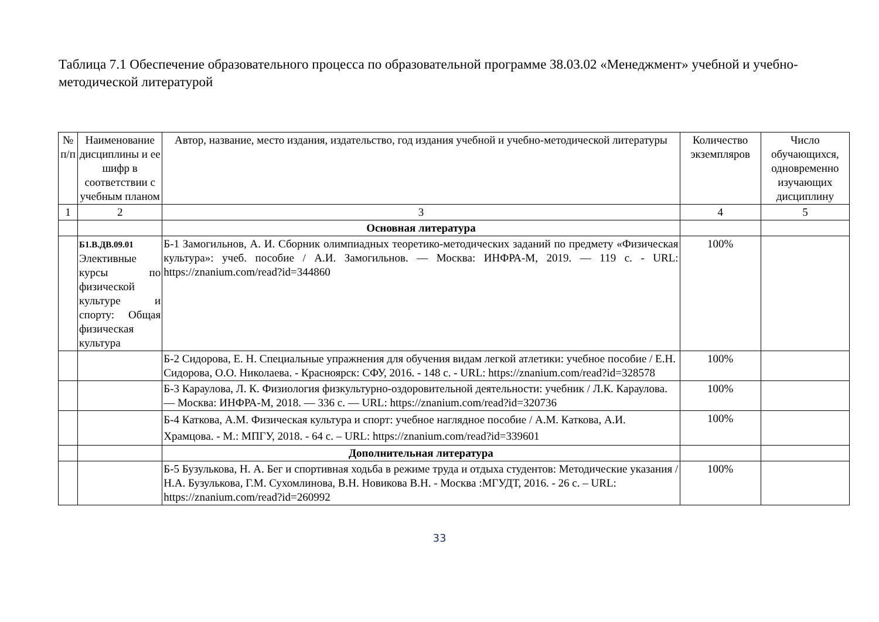Таблица 7.1 Обеспечение образовательного процесса по образовательной программе 38.03.02 «Менеджмент» учебной и учебно-методической литературой
| № п/п | Наименование дисциплины и ее шифр в соответствии с учебным планом | Автор, название, место издания, издательство, год издания учебной и учебно-методической литературы | Количество экземпляров | Число обучающихся, одновременно изучающих дисциплину |
| --- | --- | --- | --- | --- |
| 1 | 2 | 3 | 4 | 5 |
| | | Основная литература | | |
| | Б1.В.ДВ.09.01 Элективные курсы по физической культуре и спорту: Общая физическая культура | Б-1 Замогильнов, А. И. Сборник олимпиадных теоретико-методических заданий по предмету «Физическая культура»: учеб. пособие / А.И. Замогильнов. — Москва: ИНФРА-М, 2019. — 119 с. - URL: https://znanium.com/read?id=344860 | 100% | |
| | | Б-2 Сидорова, Е. Н. Специальные упражнения для обучения видам легкой атлетики: учебное пособие / Е.Н. Сидорова, О.О. Николаева. - Красноярск: СФУ, 2016. - 148 с. - URL: https://znanium.com/read?id=328578 | 100% | |
| | | Б-3 Караулова, Л. К. Физиология физкультурно-оздоровительной деятельности: учебник / Л.К. Караулова. — Москва: ИНФРА-М, 2018. — 336 с. — URL: https://znanium.com/read?id=320736 | 100% | |
| | | Б-4 Каткова, А.М. Физическая культура и спорт: учебное наглядное пособие / А.М. Каткова, А.И. Храмцова. - М.: МПГУ, 2018. - 64 с. – URL: https://znanium.com/read?id=339601 | 100% | |
| | | Дополнительная литература | | |
| | | Б-5 Бузулькова, Н. А. Бег и спортивная ходьба в режиме труда и отдыха студентов: Методические указания / Н.А. Бузулькова, Г.М. Сухомлинова, В.Н. Новикова В.Н. - Москва :МГУДТ, 2016. - 26 с. – URL: https://znanium.com/read?id=260992 | 100% | |
33